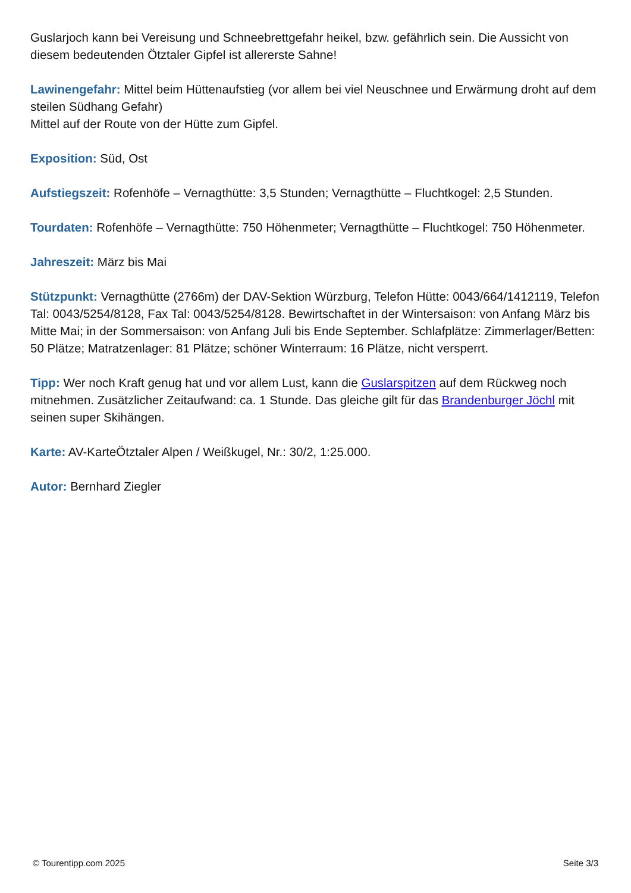Guslarjoch kann bei Vereisung und Schneebrettgefahr heikel, bzw. gefährlich sein. Die Aussicht von diesem bedeutenden Ötztaler Gipfel ist allererste Sahne!
Lawinengefahr: Mittel beim Hüttenaufstieg (vor allem bei viel Neuschnee und Erwärmung droht auf dem steilen Südhang Gefahr)
Mittel auf der Route von der Hütte zum Gipfel.
Exposition: Süd, Ost
Aufstiegszeit: Rofenhöfe – Vernagthütte: 3,5 Stunden; Vernagthütte – Fluchtkogel: 2,5 Stunden.
Tourdaten: Rofenhöfe – Vernagthütte: 750 Höhenmeter; Vernagthütte – Fluchtkogel: 750 Höhenmeter.
Jahreszeit: März bis Mai
Stützpunkt: Vernagthütte (2766m) der DAV-Sektion Würzburg, Telefon Hütte: 0043/664/1412119, Telefon Tal: 0043/5254/8128, Fax Tal: 0043/5254/8128. Bewirtschaftet in der Wintersaison: von Anfang März bis Mitte Mai; in der Sommersaison: von Anfang Juli bis Ende September. Schlafplätze: Zimmerlager/Betten: 50 Plätze; Matratzenlager: 81 Plätze; schöner Winterraum: 16 Plätze, nicht versperrt.
Tipp: Wer noch Kraft genug hat und vor allem Lust, kann die Guslarspitzen auf dem Rückweg noch mitnehmen. Zusätzlicher Zeitaufwand: ca. 1 Stunde. Das gleiche gilt für das Brandenburger Jöchl mit seinen super Skihängen.
Karte: AV-KarteÖtztaler Alpen / Weißkugel, Nr.: 30/2, 1:25.000.
Autor: Bernhard Ziegler
© Tourentipp.com 2025 Seite 3/3